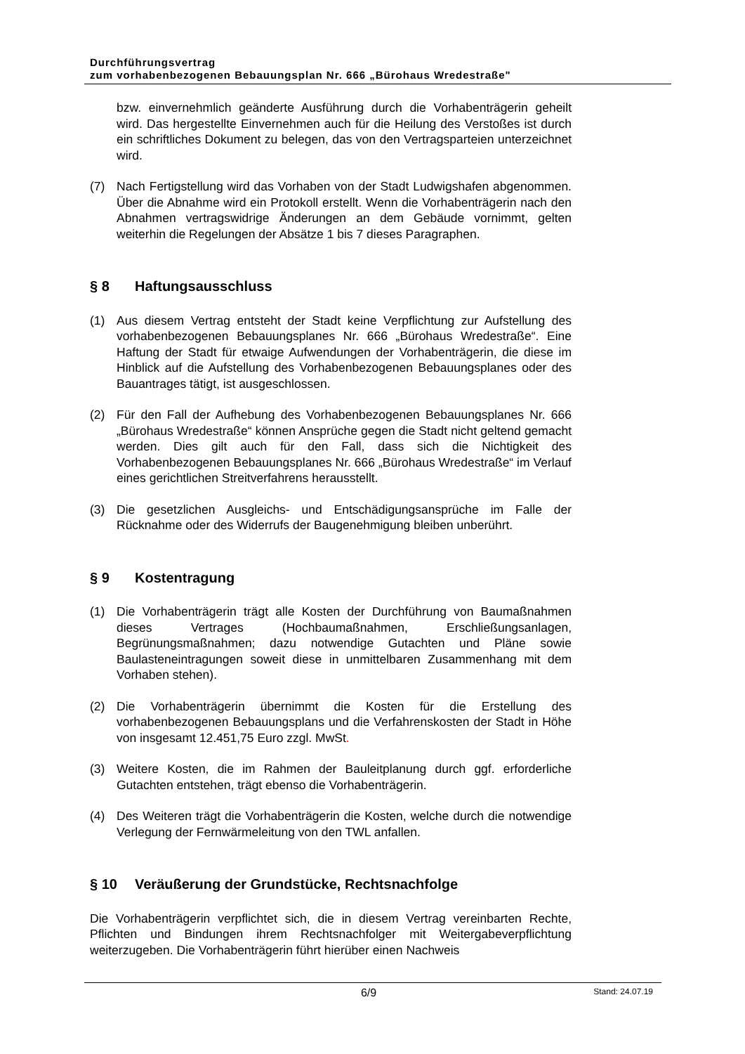Durchführungsvertrag
zum vorhabenbezogenen Bebauungsplan Nr. 666 „Bürohaus Wredestraße"
bzw. einvernehmlich geänderte Ausführung durch die Vorhabenträgerin geheilt wird. Das hergestellte Einvernehmen auch für die Heilung des Verstoßes ist durch ein schriftliches Dokument zu belegen, das von den Vertragsparteien unterzeichnet wird.
(7) Nach Fertigstellung wird das Vorhaben von der Stadt Ludwigshafen abgenommen. Über die Abnahme wird ein Protokoll erstellt. Wenn die Vorhabenträgerin nach den Abnahmen vertragswidrige Änderungen an dem Gebäude vornimmt, gelten weiterhin die Regelungen der Absätze 1 bis 7 dieses Paragraphen.
§ 8 Haftungsausschluss
(1) Aus diesem Vertrag entsteht der Stadt keine Verpflichtung zur Aufstellung des vorhabenbezogenen Bebauungsplanes Nr. 666 „Bürohaus Wredestraße“. Eine Haftung der Stadt für etwaige Aufwendungen der Vorhabenträgerin, die diese im Hinblick auf die Aufstellung des Vorhabenbezogenen Bebauungsplanes oder des Bauantrages tätigt, ist ausgeschlossen.
(2) Für den Fall der Aufhebung des Vorhabenbezogenen Bebauungsplanes Nr. 666 „Bürohaus Wredestraße“ können Ansprüche gegen die Stadt nicht geltend gemacht werden. Dies gilt auch für den Fall, dass sich die Nichtigkeit des Vorhabenbezogenen Bebauungsplanes Nr. 666 „Bürohaus Wredestraße“ im Verlauf eines gerichtlichen Streitverfahrens herausstellt.
(3) Die gesetzlichen Ausgleichs- und Entschädigungsansprüche im Falle der Rücknahme oder des Widerrufs der Baugenehmigung bleiben unberührt.
§ 9 Kostentragung
(1) Die Vorhabenträgerin trägt alle Kosten der Durchführung von Baumaßnahmen dieses Vertrages (Hochbaumaßnahmen, Erschließungsanlagen, Begrünungsmaßnahmen; dazu notwendige Gutachten und Pläne sowie Baulasteneintragungen soweit diese in unmittelbaren Zusammenhang mit dem Vorhaben stehen).
(2) Die Vorhabenträgerin übernimmt die Kosten für die Erstellung des vorhabenbezogenen Bebauungsplans und die Verfahrenskosten der Stadt in Höhe von insgesamt 12.451,75 Euro zzgl. MwSt.
(3) Weitere Kosten, die im Rahmen der Bauleitplanung durch ggf. erforderliche Gutachten entstehen, trägt ebenso die Vorhabenträgerin.
(4) Des Weiteren trägt die Vorhabenträgerin die Kosten, welche durch die notwendige Verlegung der Fernwärmeleitung von den TWL anfallen.
§ 10 Veräußerung der Grundstücke, Rechtsnachfolge
Die Vorhabenträgerin verpflichtet sich, die in diesem Vertrag vereinbarten Rechte, Pflichten und Bindungen ihrem Rechtsnachfolger mit Weitergabeverpflichtung weiterzugeben. Die Vorhabenträgerin führt hierüber einen Nachweis
6/9 Stand: 24.07.19